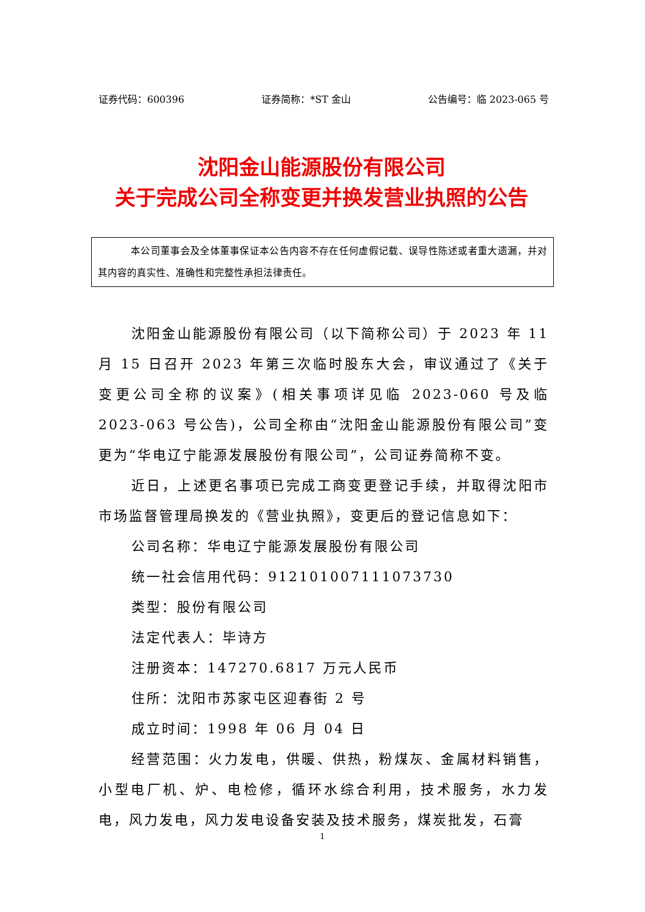证券代码：600396 证券简称：*ST 金山 公告编号：临 2023-065 号
沈阳金山能源股份有限公司
关于完成公司全称变更并换发营业执照的公告
本公司董事会及全体董事保证本公告内容不存在任何虚假记载、误导性陈述或者重大遗漏，并对其内容的真实性、准确性和完整性承担法律责任。
沈阳金山能源股份有限公司（以下简称公司）于 2023 年 11 月 15 日召开 2023 年第三次临时股东大会，审议通过了《关于变更公司全称的议案》(相关事项详见临 2023-060 号及临 2023-063 号公告)，公司全称由“沈阳金山能源股份有限公司”变更为“华电辽宁能源发展股份有限公司”，公司证券简称不变。
近日，上述更名事项已完成工商变更登记手续，并取得沈阳市市场监督管理局换发的《营业执照》，变更后的登记信息如下：
公司名称：华电辽宁能源发展股份有限公司
统一社会信用代码：912101007111073730
类型：股份有限公司
法定代表人：毕诗方
注册资本：147270.6817 万元人民币
住所：沈阳市苏家屯区迎春街 2 号
成立时间：1998 年 06 月 04 日
经营范围：火力发电，供暖、供热，粉煤灰、金属材料销售，小型电厂机、炉、电检修，循环水综合利用，技术服务，水力发电，风力发电，风力发电设备安装及技术服务，煤炭批发，石膏
1